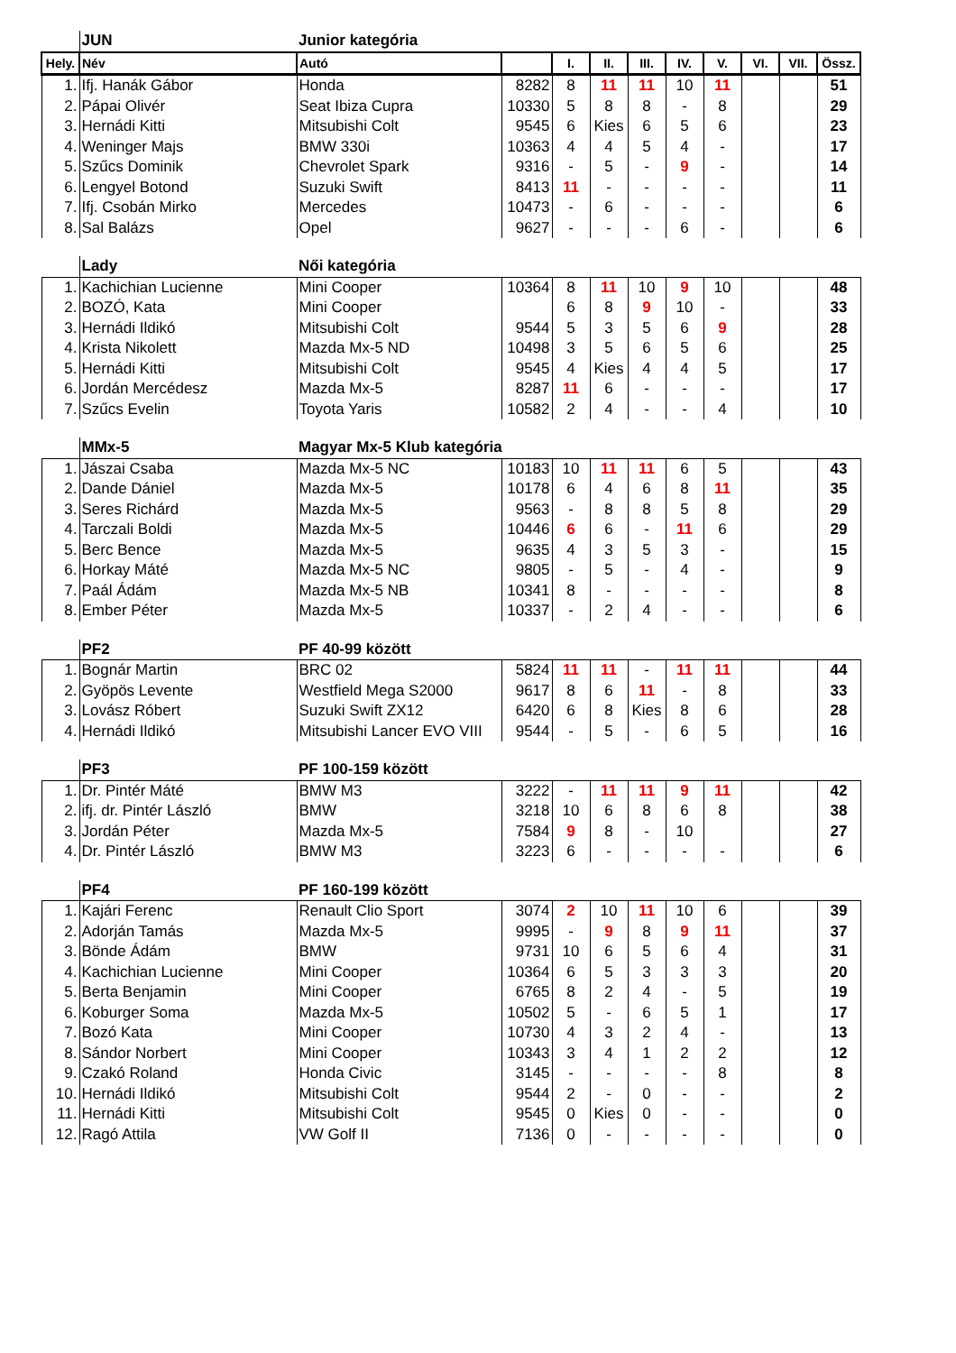| | JUN | Junior kategória | | | | | | | | | |
| Hely. | Név | Autó | | I. | II. | III. | IV. | V. | VI. | VII. | Össz. |
| 1. | Ifj. Hanák Gábor | Honda | 8282 | 8 | 11 | 11 | 10 | 11 | | | 51 |
| 2. | Pápai Olivér | Seat Ibiza Cupra | 10330 | 5 | 8 | 8 | - | 8 | | | 29 |
| 3. | Hernádi Kitti | Mitsubishi Colt | 9545 | 6 | Kies | 6 | 5 | 6 | | | 23 |
| 4. | Weninger Majs | BMW 330i | 10363 | 4 | 4 | 5 | 4 | - | | | 17 |
| 5. | Szűcs Dominik | Chevrolet Spark | 9316 | - | 5 | - | 9 | - | | | 14 |
| 6. | Lengyel Botond | Suzuki Swift | 8413 | 11 | - | - | - | - | | | 11 |
| 7. | Ifj. Csobán Mirko | Mercedes | 10473 | - | 6 | - | - | - | | | 6 |
| 8. | Sal Balázs | Opel | 9627 | - | - | - | 6 | - | | | 6 |
| | Lady | Női kategória | | | | | | | | | |
| 1. | Kachichian Lucienne | Mini Cooper | 10364 | 8 | 11 | 10 | 9 | 10 | | | 48 |
| 2. | BOZÓ, Kata | Mini Cooper | | 6 | 8 | 9 | 10 | - | | | 33 |
| 3. | Hernádi Ildikó | Mitsubishi Colt | 9544 | 5 | 3 | 5 | 6 | 9 | | | 28 |
| 4. | Krista Nikolett | Mazda Mx-5 ND | 10498 | 3 | 5 | 6 | 5 | 6 | | | 25 |
| 5. | Hernádi Kitti | Mitsubishi Colt | 9545 | 4 | Kies | 4 | 4 | 5 | | | 17 |
| 6. | Jordán Mercédesz | Mazda Mx-5 | 8287 | 11 | 6 | - | - | - | | | 17 |
| 7. | Szűcs Evelin | Toyota Yaris | 10582 | 2 | 4 | - | - | 4 | | | 10 |
| | MMx-5 | Magyar Mx-5 Klub kategória | | | | | | | | | |
| 1. | Jászai Csaba | Mazda Mx-5 NC | 10183 | 10 | 11 | 11 | 6 | 5 | | | 43 |
| 2. | Dande Dániel | Mazda Mx-5 | 10178 | 6 | 4 | 6 | 8 | 11 | | | 35 |
| 3. | Seres Richárd | Mazda Mx-5 | 9563 | - | 8 | 8 | 5 | 8 | | | 29 |
| 4. | Tarczali Boldi | Mazda Mx-5 | 10446 | 6 | 6 | - | 11 | 6 | | | 29 |
| 5. | Berc Bence | Mazda Mx-5 | 9635 | 4 | 3 | 5 | 3 | - | | | 15 |
| 6. | Horkay Máté | Mazda Mx-5 NC | 9805 | - | 5 | - | 4 | - | | | 9 |
| 7. | Paál Ádám | Mazda Mx-5 NB | 10341 | 8 | - | - | - | - | | | 8 |
| 8. | Ember Péter | Mazda Mx-5 | 10337 | - | 2 | 4 | - | - | | | 6 |
| | PF2 | PF 40-99 között | | | | | | | | | |
| 1. | Bognár Martin | BRC 02 | 5824 | 11 | 11 | - | 11 | 11 | | | 44 |
| 2. | Gyöpös Levente | Westfield Mega S2000 | 9617 | 8 | 6 | 11 | - | 8 | | | 33 |
| 3. | Lovász Róbert | Suzuki Swift ZX12 | 6420 | 6 | 8 | Kies | 8 | 6 | | | 28 |
| 4. | Hernádi Ildikó | Mitsubishi Lancer EVO VIII | 9544 | - | 5 | - | 6 | 5 | | | 16 |
| | PF3 | PF 100-159 között | | | | | | | | | |
| 1. | Dr. Pintér Máté | BMW M3 | 3222 | - | 11 | 11 | 9 | 11 | | | 42 |
| 2. | ifj. dr. Pintér László | BMW | 3218 | 10 | 6 | 8 | 6 | 8 | | | 38 |
| 3. | Jordán Péter | Mazda Mx-5 | 7584 | 9 | 8 | - | 10 | | | | 27 |
| 4. | Dr. Pintér László | BMW M3 | 3223 | 6 | - | - | - | - | | | 6 |
| | PF4 | PF 160-199 között | | | | | | | | | |
| 1. | Kajári Ferenc | Renault Clio Sport | 3074 | 2 | 10 | 11 | 10 | 6 | | | 39 |
| 2. | Adorján Tamás | Mazda Mx-5 | 9995 | - | 9 | 8 | 9 | 11 | | | 37 |
| 3. | Bönde Ádám | BMW | 9731 | 10 | 6 | 5 | 6 | 4 | | | 31 |
| 4. | Kachichian Lucienne | Mini Cooper | 10364 | 6 | 5 | 3 | 3 | 3 | | | 20 |
| 5. | Berta Benjamin | Mini Cooper | 6765 | 8 | 2 | 4 | - | 5 | | | 19 |
| 6. | Koburger Soma | Mazda Mx-5 | 10502 | 5 | - | 6 | 5 | 1 | | | 17 |
| 7. | Bozó Kata | Mini Cooper | 10730 | 4 | 3 | 2 | 4 | - | | | 13 |
| 8. | Sándor Norbert | Mini Cooper | 10343 | 3 | 4 | 1 | 2 | 2 | | | 12 |
| 9. | Czakó Roland | Honda Civic | 3145 | - | - | - | - | 8 | | | 8 |
| 10. | Hernádi Ildikó | Mitsubishi Colt | 9544 | 2 | - | 0 | - | - | | | 2 |
| 11. | Hernádi Kitti | Mitsubishi Colt | 9545 | 0 | Kies | 0 | - | - | | | 0 |
| 12. | Ragó Attila | VW Golf II | 7136 | 0 | - | - | - | - | | | 0 |